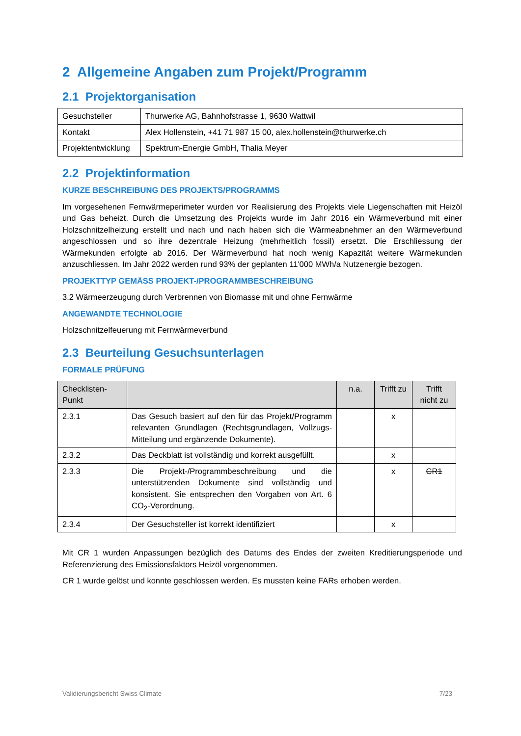2 Allgemeine Angaben zum Projekt/Programm
2.1 Projektorganisation
| Gesuchsteller | Thurwerke AG, Bahnhofstrasse 1, 9630 Wattwil |
| Kontakt | Alex Hollenstein, +41 71 987 15 00, alex.hollenstein@thurwerke.ch |
| Projektentwicklung | Spektrum-Energie GmbH, Thalia Meyer |
2.2 Projektinformation
KURZE BESCHREIBUNG DES PROJEKTS/PROGRAMMS
Im vorgesehenen Fernwärmeperimeter wurden vor Realisierung des Projekts viele Liegenschaften mit Heizöl und Gas beheizt. Durch die Umsetzung des Projekts wurde im Jahr 2016 ein Wärmeverbund mit einer Holzschnitzelheizung erstellt und nach und nach haben sich die Wärmeabnehmer an den Wärmeverbund angeschlossen und so ihre dezentrale Heizung (mehrheitlich fossil) ersetzt. Die Erschliessung der Wärmekunden erfolgte ab 2016. Der Wärmeverbund hat noch wenig Kapazität weitere Wärmekunden anzuschliessen. Im Jahr 2022 werden rund 93% der geplanten 11'000 MWh/a Nutzenergie bezogen.
PROJEKTTYP GEMÄSS PROJEKT-/PROGRAMMBESCHREIBUNG
3.2 Wärmeerzeugung durch Verbrennen von Biomasse mit und ohne Fernwärme
ANGEWANDTE TECHNOLOGIE
Holzschnitzelfeuerung mit Fernwärmeverbund
2.3 Beurteilung Gesuchsunterlagen
FORMALE PRÜFUNG
| Checklisten- Punkt | | n.a. | Trifft zu | Trifft nicht zu |
| --- | --- | --- | --- | --- |
| 2.3.1 | Das Gesuch basiert auf den für das Projekt/Programm relevanten Grundlagen (Rechtsgrundlagen, Vollzugs-Mitteilung und ergänzende Dokumente). | | x | |
| 2.3.2 | Das Deckblatt ist vollständig und korrekt ausgefüllt. | | x | |
| 2.3.3 | Die Projekt-/Programmbeschreibung und die unterstützenden Dokumente sind vollständig und konsistent. Sie entsprechen den Vorgaben von Art. 6 CO<sub>2</sub>-Verordnung. | | x | CR1 |
| 2.3.4 | Der Gesuchsteller ist korrekt identifiziert | | x | |
Mit CR 1 wurden Anpassungen bezüglich des Datums des Endes der zweiten Kreditierungsperiode und Referenzierung des Emissionsfaktors Heizöl vorgenommen.
CR 1 wurde gelöst und konnte geschlossen werden. Es mussten keine FARs erhoben werden.
Validierungsbericht Swiss Climate 7/23